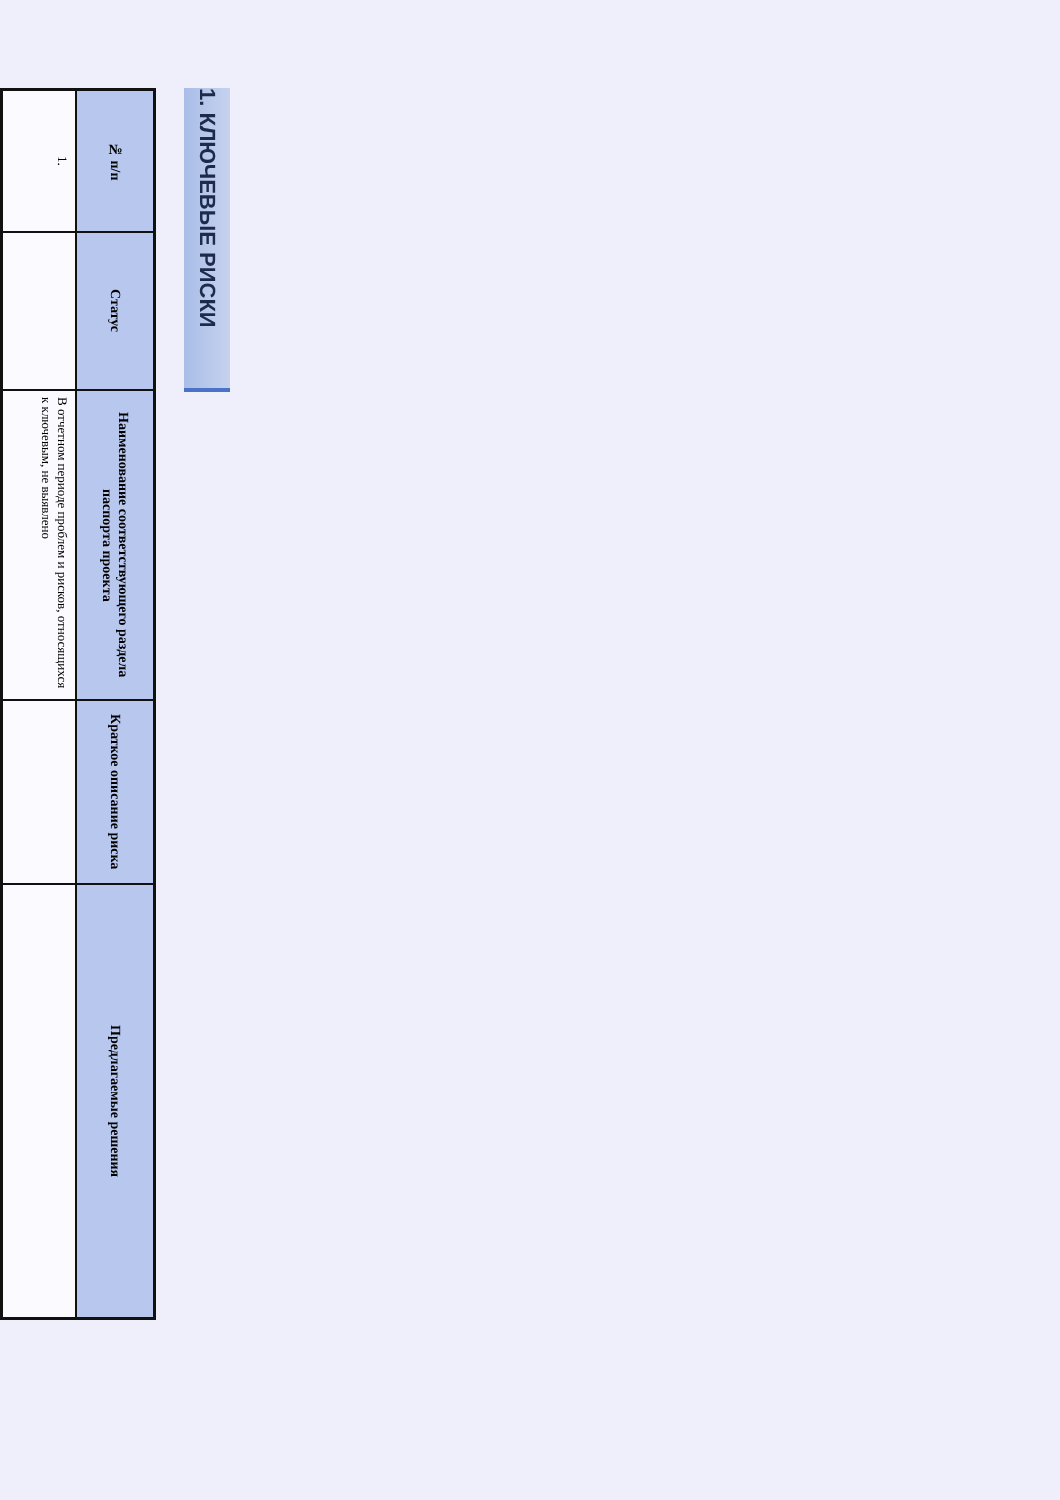1. КЛЮЧЕВЫЕ РИСКИ
| № п/п | Статус | Наименование соответствующего раздела паспорта проекта | Краткое описание риска | Предлагаемые решения |
| --- | --- | --- | --- | --- |
| 1. | | В отчетном периоде проблем и рисков, относящихся к ключевым, не выявлено | | |